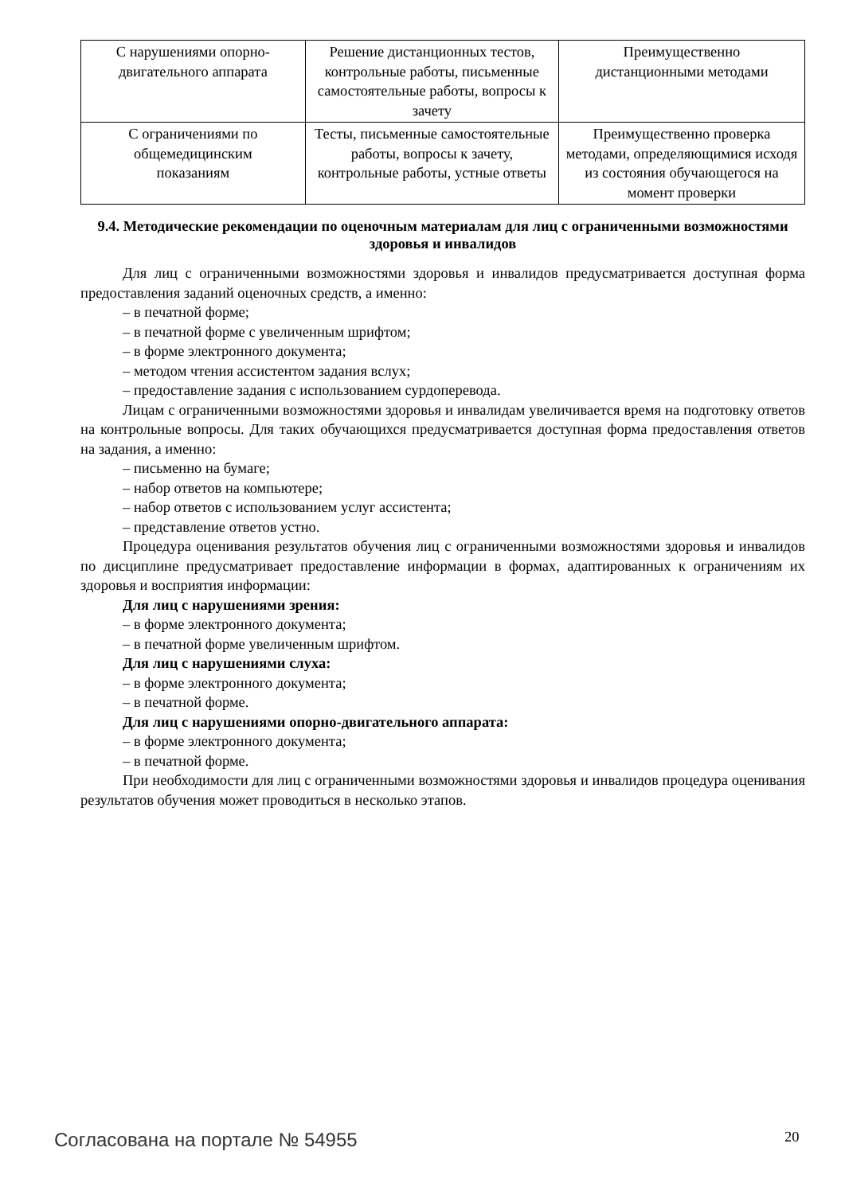| С нарушениями опорно- двигательного аппарата | Решение дистанционных тестов, контрольные работы, письменные самостоятельные работы, вопросы к зачету | Преимущественно дистанционными методами |
| С ограничениями по общемедицинским показаниям | Тесты, письменные самостоятельные работы, вопросы к зачету, контрольные работы, устные ответы | Преимущественно проверка методами, определяющимися исходя из состояния обучающегося на момент проверки |
9.4. Методические рекомендации по оценочным материалам для лиц с ограниченными возможностями здоровья и инвалидов
Для лиц с ограниченными возможностями здоровья и инвалидов предусматривается доступная форма предоставления заданий оценочных средств, а именно:
– в печатной форме;
– в печатной форме с увеличенным шрифтом;
– в форме электронного документа;
– методом чтения ассистентом задания вслух;
– предоставление задания с использованием сурдоперевода.
Лицам с ограниченными возможностями здоровья и инвалидам увеличивается время на подготовку ответов на контрольные вопросы. Для таких обучающихся предусматривается доступная форма предоставления ответов на задания, а именно:
– письменно на бумаге;
– набор ответов на компьютере;
– набор ответов с использованием услуг ассистента;
– представление ответов устно.
Процедура оценивания результатов обучения лиц с ограниченными возможностями здоровья и инвалидов по дисциплине предусматривает предоставление информации в формах, адаптированных к ограничениям их здоровья и восприятия информации:
Для лиц с нарушениями зрения:
– в форме электронного документа;
– в печатной форме увеличенным шрифтом.
Для лиц с нарушениями слуха:
– в форме электронного документа;
– в печатной форме.
Для лиц с нарушениями опорно-двигательного аппарата:
– в форме электронного документа;
– в печатной форме.
При необходимости для лиц с ограниченными возможностями здоровья и инвалидов процедура оценивания результатов обучения может проводиться в несколько этапов.
Согласована на портале № 54955 20